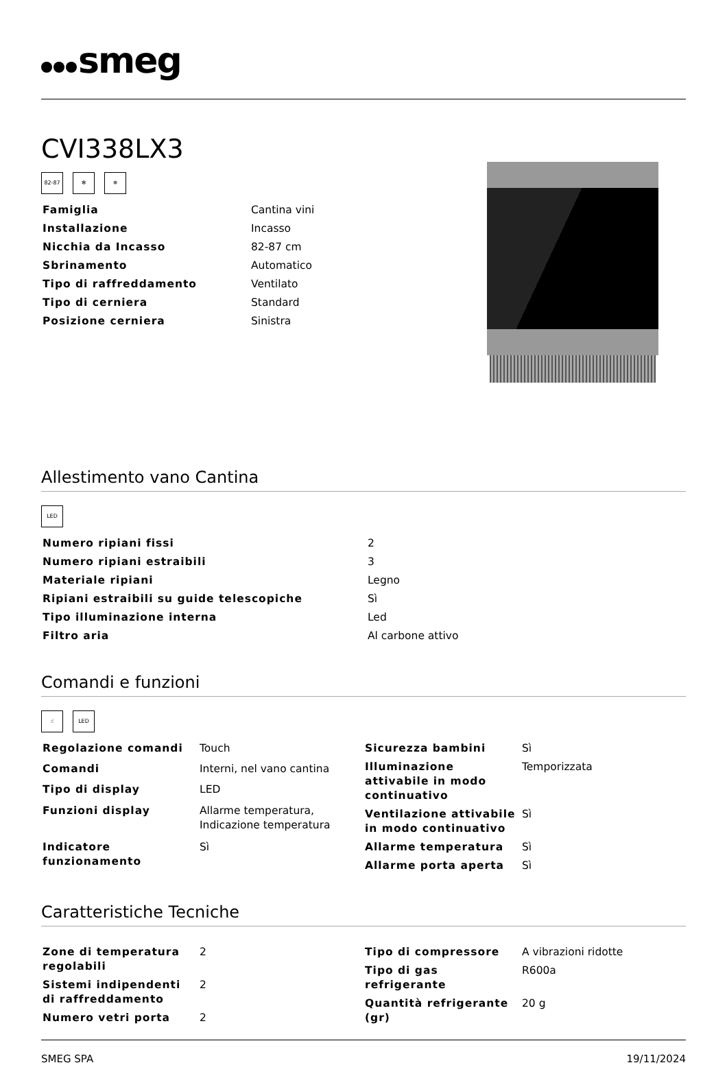smeg
CVI338LX3
82-87 ✻ ❄
| Famiglia | Cantina vini |
| Installazione | Incasso |
| Nicchia da Incasso | 82-87 cm |
| Sbrinamento | Automatico |
| Tipo di raffreddamento | Ventilato |
| Tipo di cerniera | Standard |
| Posizione cerniera | Sinistra |
Allestimento vano Cantina
LED
| Numero ripiani fissi | 2 |
| Numero ripiani estraibili | 3 |
| Materiale ripiani | Legno |
| Ripiani estraibili su guide telescopiche | Sì |
| Tipo illuminazione interna | Led |
| Filtro aria | Al carbone attivo |
Comandi e funzioni
☝ LED
| Regolazione comandi | Touch |
| Comandi | Interni, nel vano cantina |
| Tipo di display | LED |
| Funzioni display | Allarme temperatura, Indicazione temperatura |
| Indicatore funzionamento | Sì |
| Sicurezza bambini | Sì |
| Illuminazione attivabile in modo continuativo | Temporizzata |
| Ventilazione attivabile in modo continuativo | Sì |
| Allarme temperatura | Sì |
| Allarme porta aperta | Sì |
Caratteristiche Tecniche
| Zone di temperatura regolabili | 2 |
| Sistemi indipendenti di raffreddamento | 2 |
| Numero vetri porta | 2 |
| Tipo di compressore | A vibrazioni ridotte |
| Tipo di gas refrigerante | R600a |
| Quantità refrigerante (gr) | 20 g |
SMEG SPA 19/11/2024